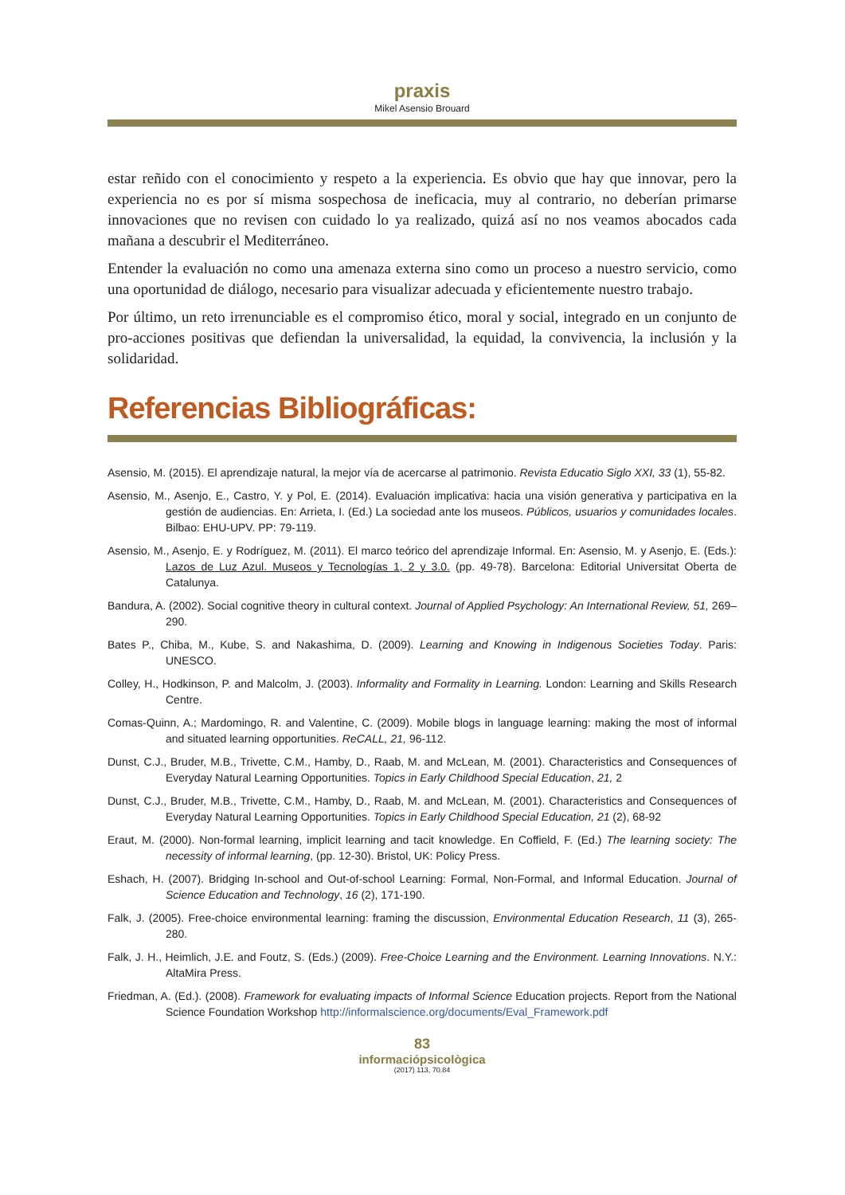praxis
Mikel Asensio Brouard
estar reñido con el conocimiento y respeto a la experiencia. Es obvio que hay que innovar, pero la experiencia no es por sí misma sospechosa de ineficacia, muy al contrario, no deberían primarse innovaciones que no revisen con cuidado lo ya realizado, quizá así no nos veamos abocados cada mañana a descubrir el Mediterráneo.
Entender la evaluación no como una amenaza externa sino como un proceso a nuestro servicio, como una oportunidad de diálogo, necesario para visualizar adecuada y eficientemente nuestro trabajo.
Por último, un reto irrenunciable es el compromiso ético, moral y social, integrado en un conjunto de pro-acciones positivas que defiendan la universalidad, la equidad, la convivencia, la inclusión y la solidaridad.
Referencias Bibliográficas:
Asensio, M. (2015). El aprendizaje natural, la mejor vía de acercarse al patrimonio. Revista Educatio Siglo XXI, 33 (1), 55-82.
Asensio, M., Asenjo, E., Castro, Y. y Pol, E. (2014). Evaluación implicativa: hacia una visión generativa y participativa en la gestión de audiencias. En: Arrieta, I. (Ed.) La sociedad ante los museos. Públicos, usuarios y comunidades locales. Bilbao: EHU-UPV. PP: 79-119.
Asensio, M., Asenjo, E. y Rodríguez, M. (2011). El marco teórico del aprendizaje Informal. En: Asensio, M. y Asenjo, E. (Eds.): Lazos de Luz Azul. Museos y Tecnologías 1, 2 y 3.0. (pp. 49-78). Barcelona: Editorial Universitat Oberta de Catalunya.
Bandura, A. (2002). Social cognitive theory in cultural context. Journal of Applied Psychology: An International Review, 51, 269–290.
Bates P., Chiba, M., Kube, S. and Nakashima, D. (2009). Learning and Knowing in Indigenous Societies Today. Paris: UNESCO.
Colley, H., Hodkinson, P. and Malcolm, J. (2003). Informality and Formality in Learning. London: Learning and Skills Research Centre.
Comas-Quinn, A.; Mardomingo, R. and Valentine, C. (2009). Mobile blogs in language learning: making the most of informal and situated learning opportunities. ReCALL, 21, 96-112.
Dunst, C.J., Bruder, M.B., Trivette, C.M., Hamby, D., Raab, M. and McLean, M. (2001). Characteristics and Consequences of Everyday Natural Learning Opportunities. Topics in Early Childhood Special Education, 21, 2
Dunst, C.J., Bruder, M.B., Trivette, C.M., Hamby, D., Raab, M. and McLean, M. (2001). Characteristics and Consequences of Everyday Natural Learning Opportunities. Topics in Early Childhood Special Education, 21 (2), 68-92
Eraut, M. (2000). Non-formal learning, implicit learning and tacit knowledge. En Coffield, F. (Ed.) The learning society: The necessity of informal learning, (pp. 12-30). Bristol, UK: Policy Press.
Eshach, H. (2007). Bridging In-school and Out-of-school Learning: Formal, Non-Formal, and Informal Education. Journal of Science Education and Technology, 16 (2), 171-190.
Falk, J. (2005). Free-choice environmental learning: framing the discussion, Environmental Education Research, 11 (3), 265-280.
Falk, J. H., Heimlich, J.E. and Foutz, S. (Eds.) (2009). Free-Choice Learning and the Environment. Learning Innovations. N.Y.: AltaMira Press.
Friedman, A. (Ed.). (2008). Framework for evaluating impacts of Informal Science Education projects. Report from the National Science Foundation Workshop http://informalscience.org/documents/Eval_Framework.pdf
83
informaciópsicològica
(2017) 113, 70.84